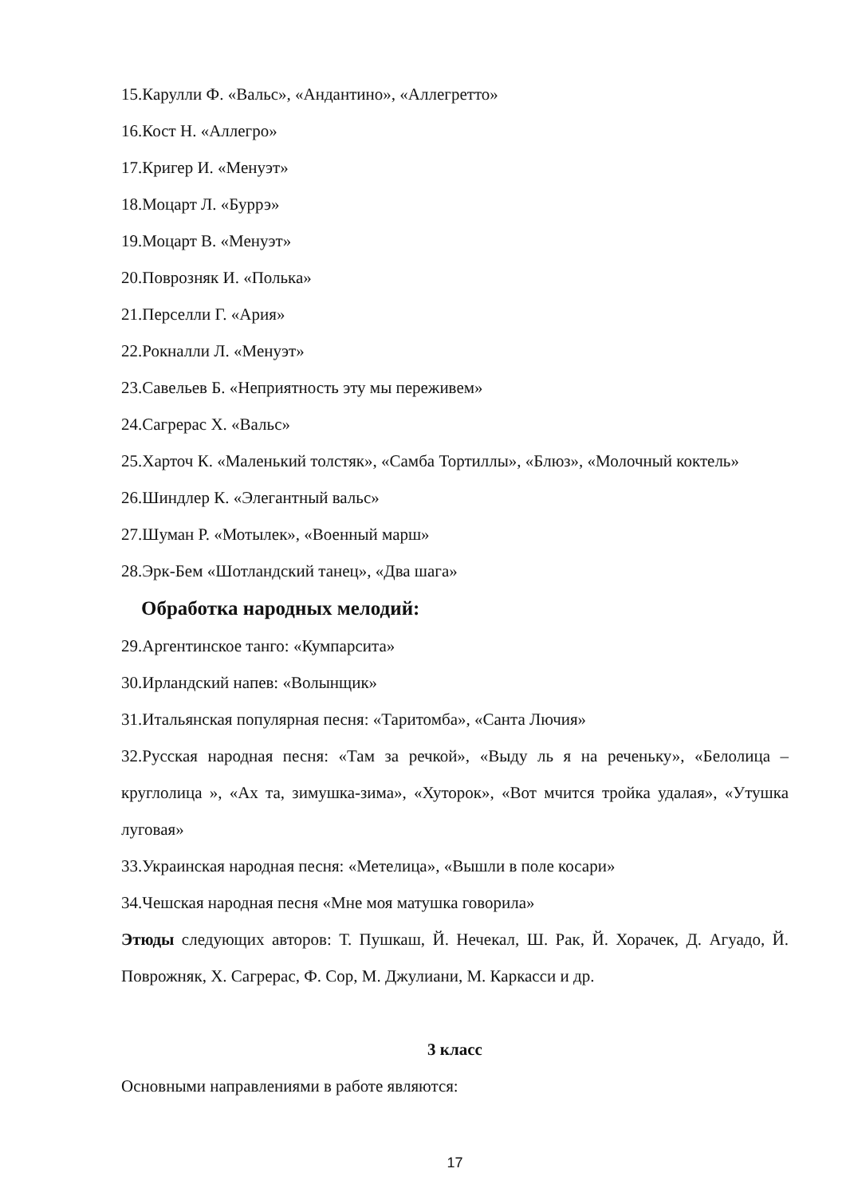15.Карулли Ф. «Вальс», «Андантино», «Аллегретто»
16.Кост Н. «Аллегро»
17.Кригер И. «Менуэт»
18.Моцарт Л. «Буррэ»
19.Моцарт В. «Менуэт»
20.Поврозняк И. «Полька»
21.Перселли Г. «Ария»
22.Рокналли Л. «Менуэт»
23.Савельев Б. «Неприятность эту мы переживем»
24.Сагрерас Х. «Вальс»
25.Харточ К. «Маленький толстяк», «Самба Тортиллы», «Блюз», «Молочный коктель»
26.Шиндлер К. «Элегантный вальс»
27.Шуман Р. «Мотылек», «Военный марш»
28.Эрк-Бем «Шотландский танец», «Два шага»
Обработка народных мелодий:
29.Аргентинское танго: «Кумпарсита»
30.Ирландский напев: «Волынщик»
31.Итальянская популярная песня: «Таритомба», «Санта Лючия»
32.Русская народная песня: «Там за речкой», «Выду ль я на реченьку», «Белолица – круглолица », «Ах та, зимушка-зима», «Хуторок», «Вот мчится тройка удалая», «Утушка луговая»
33.Украинская народная песня: «Метелица», «Вышли в поле косари»
34.Чешская народная песня «Мне моя матушка говорила»
Этюды следующих авторов: Т. Пушкаш, Й. Нечекал, Ш. Рак, Й. Хорачек, Д. Агуадо, Й. Поврожняк, Х. Сагрерас, Ф. Сор, М. Джулиани, М. Каркасси и др.
3 класс
Основными направлениями в работе являются:
17